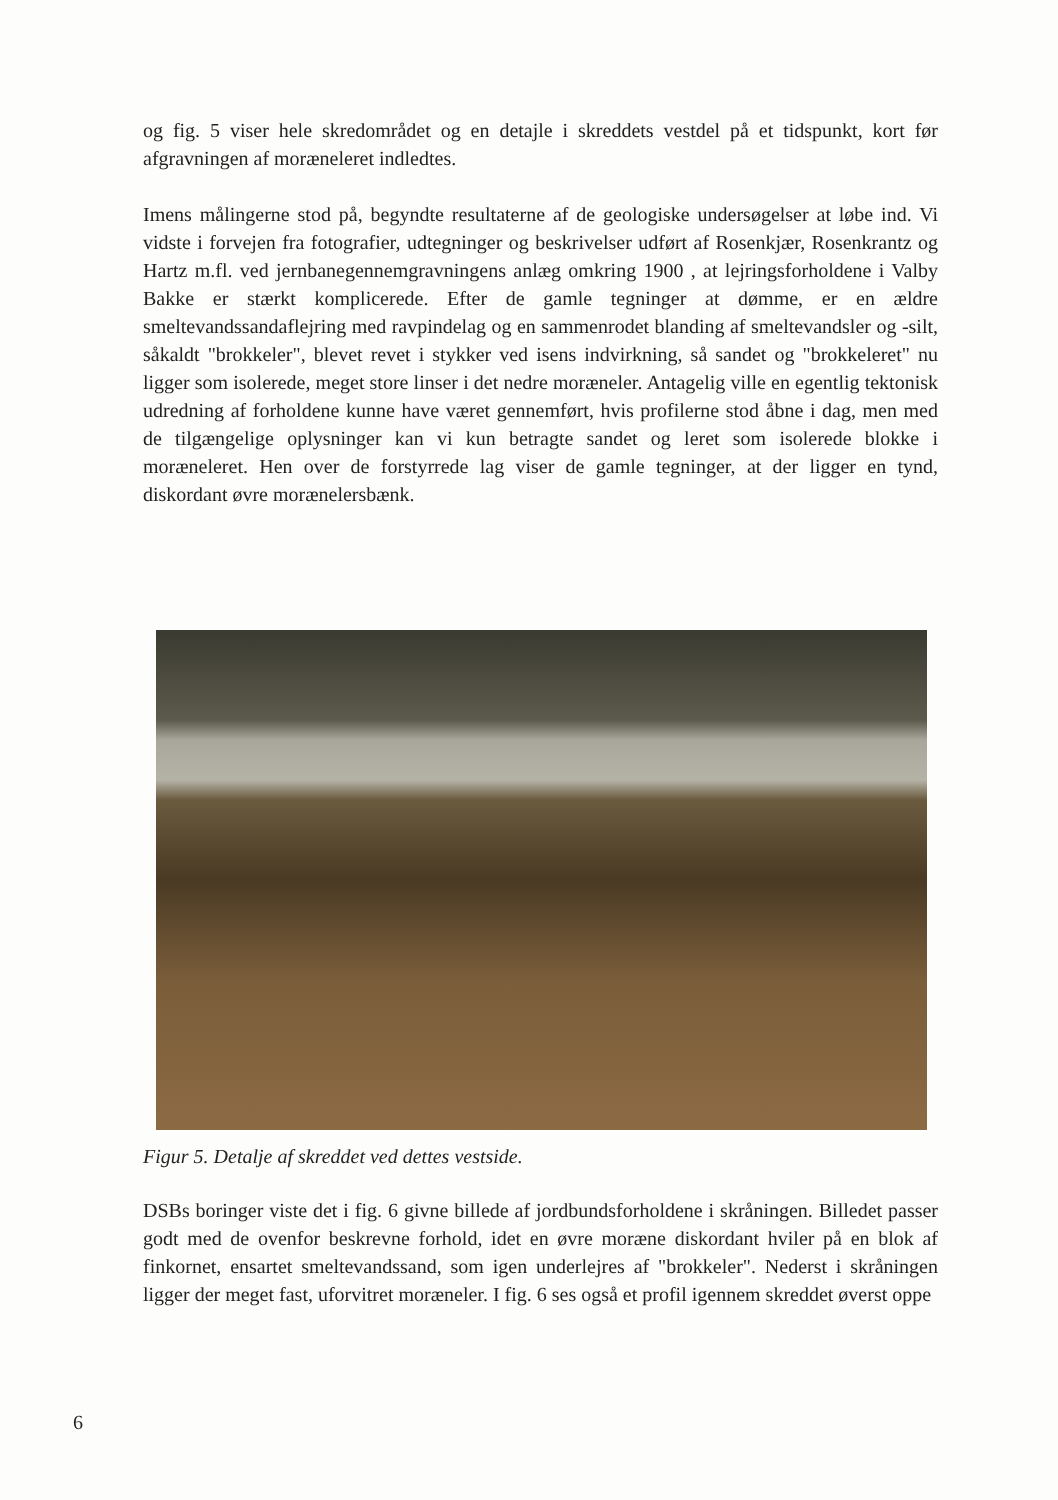og fig. 5 viser hele skredområdet og en detajle i skreddets vestdel på et tidspunkt, kort før afgravningen af moræneleret indledtes.
Imens målingerne stod på, begyndte resultaterne af de geologiske undersøgelser at løbe ind. Vi vidste i forvejen fra fotografier, udtegninger og beskrivelser udført af Rosenkjær, Rosenkrantz og Hartz m.fl. ved jernbanegennemgravningens anlæg omkring 1900 , at lejringsforholdene i Valby Bakke er stærkt komplicerede. Efter de gamle tegninger at dømme, er en ældre smeltevandssandaflejring med ravpindelag og en sammenrodet blanding af smeltevandsler og -silt, såkaldt "brokkeler", blevet revet i stykker ved isens indvirkning, så sandet og "brokkeleret" nu ligger som isolerede, meget store linser i det nedre moræneler. Antagelig ville en egentlig tektonisk udredning af forholdene kunne have været gennemført, hvis profilerne stod åbne i dag, men med de tilgængelige oplysninger kan vi kun betragte sandet og leret som isolerede blokke i moræneleret. Hen over de forstyrrede lag viser de gamle tegninger, at der ligger en tynd, diskordant øvre morænelersbænk.
Figur 5. Detalje af skreddet ved dettes vestside.
DSBs boringer viste det i fig. 6 givne billede af jordbundsforholdene i skråningen. Billedet passer godt med de ovenfor beskrevne forhold, idet en øvre moræne diskordant hviler på en blok af finkornet, ensartet smeltevandssand, som igen underlejres af "brokkeler". Nederst i skråningen ligger der meget fast, uforvitret moræneler. I fig. 6 ses også et profil igennem skreddet øverst oppe
6